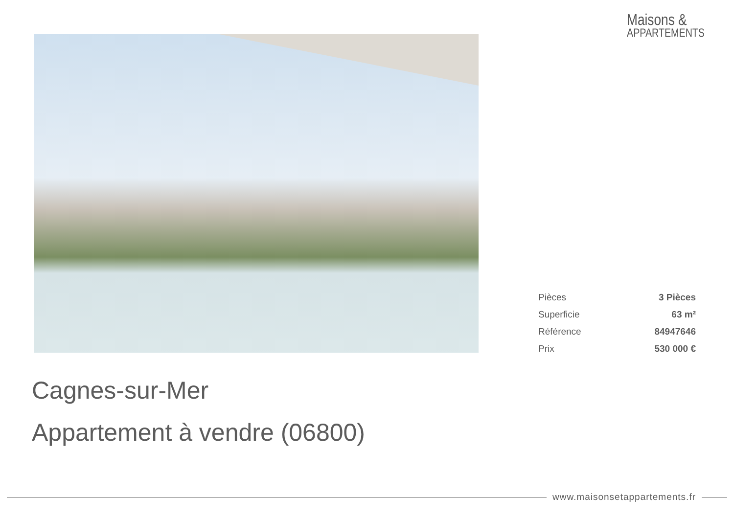Maisons &
APPARTEMENTS
| Pièces | 3 Pièces |
| Superficie | 63 m² |
| Référence | 84947646 |
| Prix | 530 000 € |
Cagnes-sur-Mer
Appartement à vendre (06800)
www.maisonsetappartements.fr